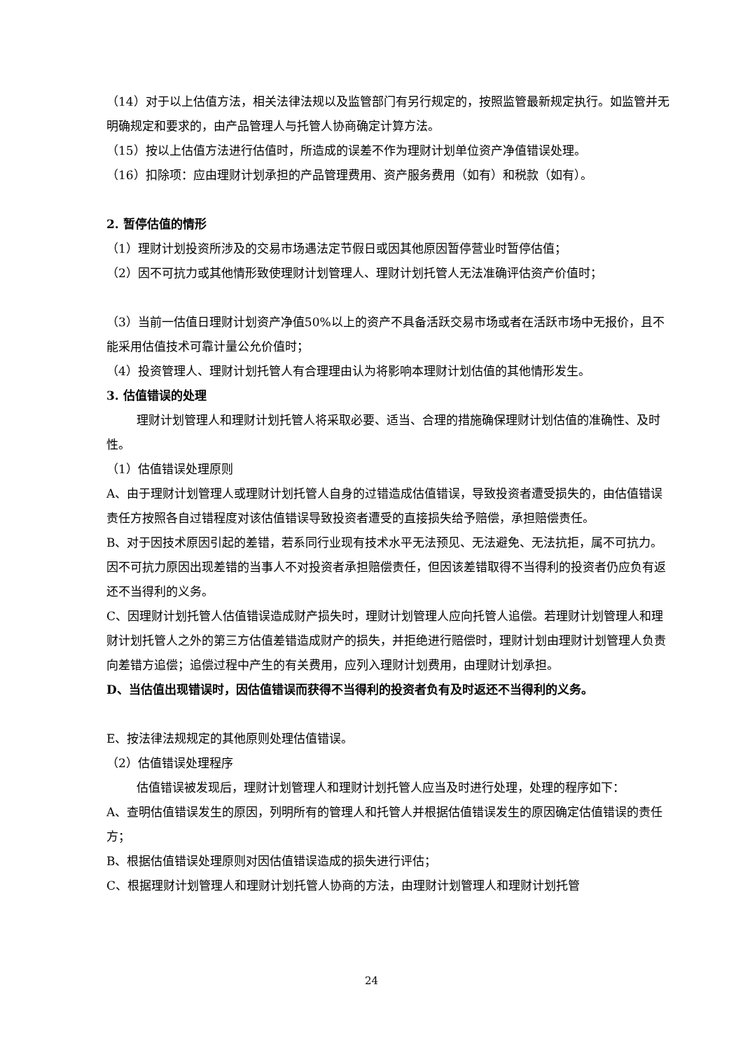（14）对于以上估值方法，相关法律法规以及监管部门有另行规定的，按照监管最新规定执行。如监管并无明确规定和要求的，由产品管理人与托管人协商确定计算方法。
（15）按以上估值方法进行估值时，所造成的误差不作为理财计划单位资产净值错误处理。
（16）扣除项：应由理财计划承担的产品管理费用、资产服务费用（如有）和税款（如有）。
2. 暂停估值的情形
（1）理财计划投资所涉及的交易市场遇法定节假日或因其他原因暂停营业时暂停估值；
（2）因不可抗力或其他情形致使理财计划管理人、理财计划托管人无法准确评估资产价值时；
（3）当前一估值日理财计划资产净值50%以上的资产不具备活跃交易市场或者在活跃市场中无报价，且不能采用估值技术可靠计量公允价值时；
（4）投资管理人、理财计划托管人有合理理由认为将影响本理财计划估值的其他情形发生。
3. 估值错误的处理
理财计划管理人和理财计划托管人将采取必要、适当、合理的措施确保理财计划估值的准确性、及时性。
（1）估值错误处理原则
A、由于理财计划管理人或理财计划托管人自身的过错造成估值错误，导致投资者遭受损失的，由估值错误责任方按照各自过错程度对该估值错误导致投资者遭受的直接损失给予赔偿，承担赔偿责任。
B、对于因技术原因引起的差错，若系同行业现有技术水平无法预见、无法避免、无法抗拒，属不可抗力。因不可抗力原因出现差错的当事人不对投资者承担赔偿责任，但因该差错取得不当得利的投资者仍应负有返还不当得利的义务。
C、因理财计划托管人估值错误造成财产损失时，理财计划管理人应向托管人追偿。若理财计划管理人和理财计划托管人之外的第三方估值差错造成财产的损失，并拒绝进行赔偿时，理财计划由理财计划管理人负责向差错方追偿；追偿过程中产生的有关费用，应列入理财计划费用，由理财计划承担。
D、当估值出现错误时，因估值错误而获得不当得利的投资者负有及时返还不当得利的义务。
E、按法律法规规定的其他原则处理估值错误。
（2）估值错误处理程序
估值错误被发现后，理财计划管理人和理财计划托管人应当及时进行处理，处理的程序如下：
A、查明估值错误发生的原因，列明所有的管理人和托管人并根据估值错误发生的原因确定估值错误的责任方；
B、根据估值错误处理原则对因估值错误造成的损失进行评估；
C、根据理财计划管理人和理财计划托管人协商的方法，由理财计划管理人和理财计划托管
24